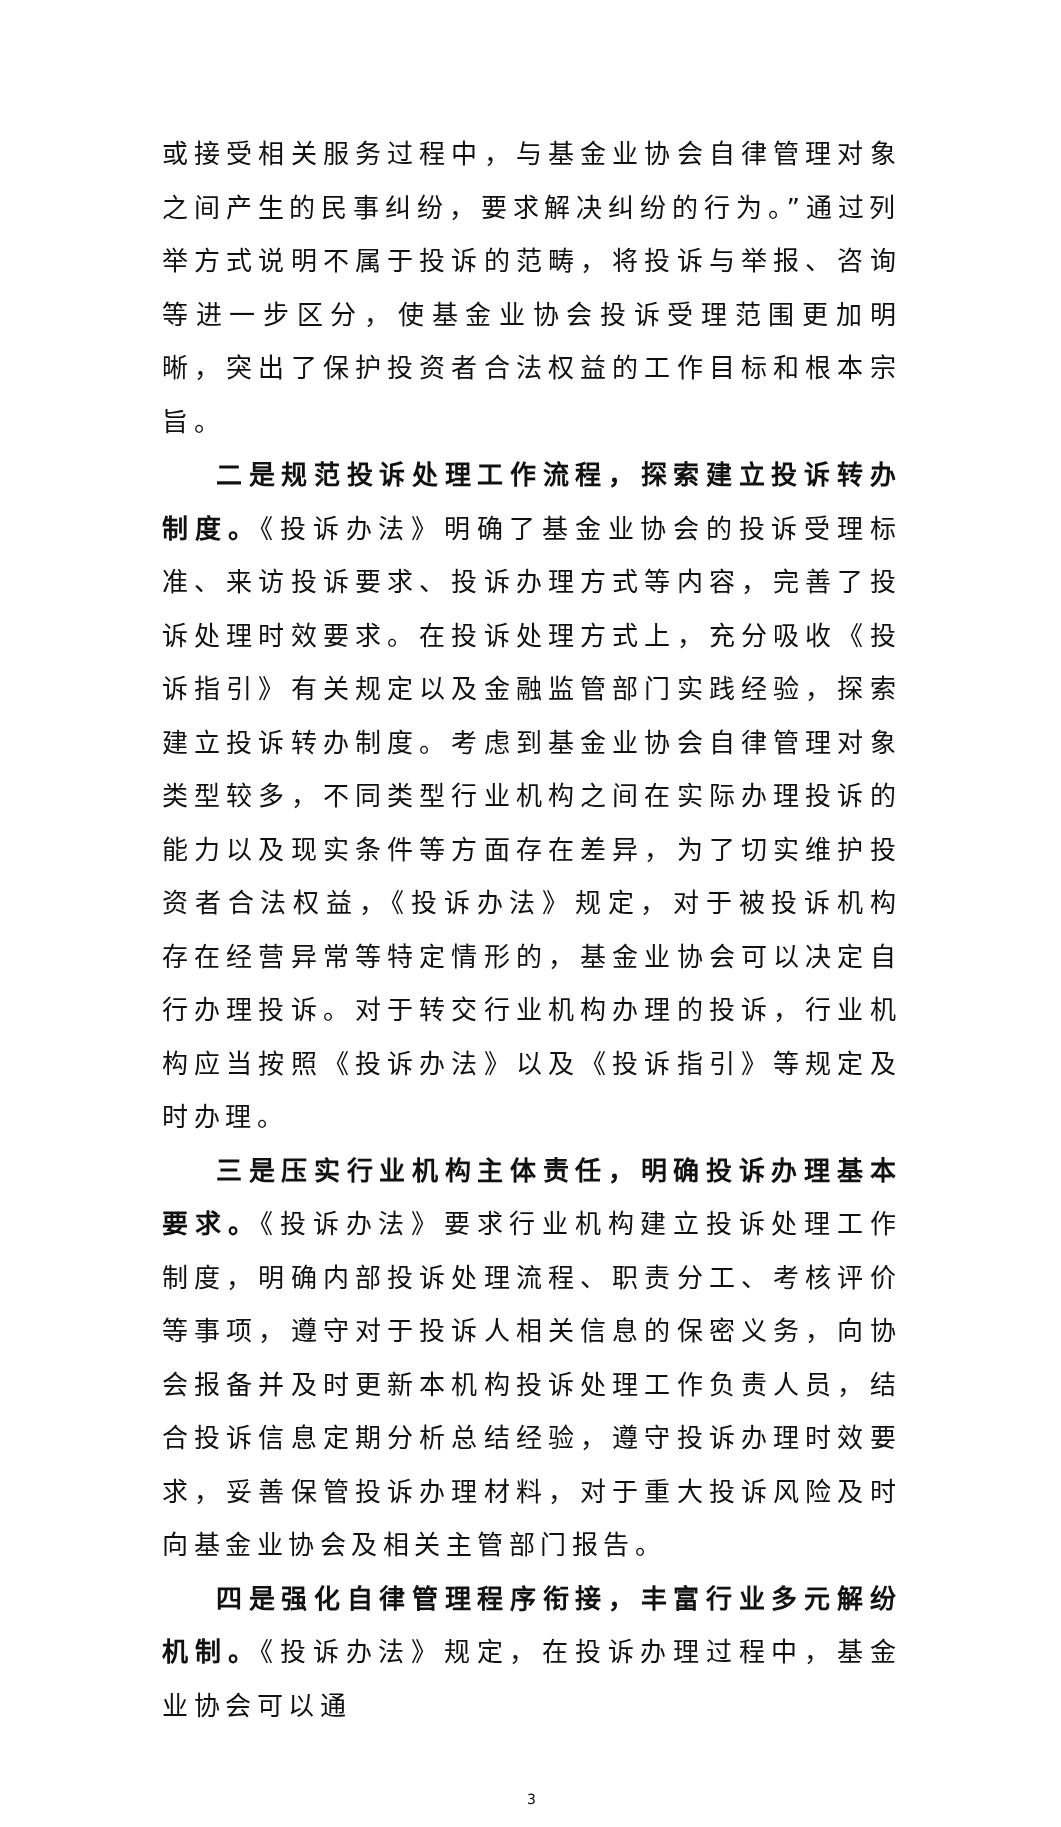或接受相关服务过程中，与基金业协会自律管理对象之间产生的民事纠纷，要求解决纠纷的行为。”通过列举方式说明不属于投诉的范畴，将投诉与举报、咨询等进一步区分，使基金业协会投诉受理范围更加明晰，突出了保护投资者合法权益的工作目标和根本宗旨。
二是规范投诉处理工作流程，探索建立投诉转办制度。《投诉办法》明确了基金业协会的投诉受理标准、来访投诉要求、投诉办理方式等内容，完善了投诉处理时效要求。在投诉处理方式上，充分吸收《投诉指引》有关规定以及金融监管部门实践经验，探索建立投诉转办制度。考虑到基金业协会自律管理对象类型较多，不同类型行业机构之间在实际办理投诉的能力以及现实条件等方面存在差异，为了切实维护投资者合法权益，《投诉办法》规定，对于被投诉机构存在经营异常等特定情形的，基金业协会可以决定自行办理投诉。对于转交行业机构办理的投诉，行业机构应当按照《投诉办法》以及《投诉指引》等规定及时办理。
三是压实行业机构主体责任，明确投诉办理基本要求。《投诉办法》要求行业机构建立投诉处理工作制度，明确内部投诉处理流程、职责分工、考核评价等事项，遵守对于投诉人相关信息的保密义务，向协会报备并及时更新本机构投诉处理工作负责人员，结合投诉信息定期分析总结经验，遵守投诉办理时效要求，妥善保管投诉办理材料，对于重大投诉风险及时向基金业协会及相关主管部门报告。
四是强化自律管理程序衔接，丰富行业多元解纷机制。《投诉办法》规定，在投诉办理过程中，基金业协会可以通
3